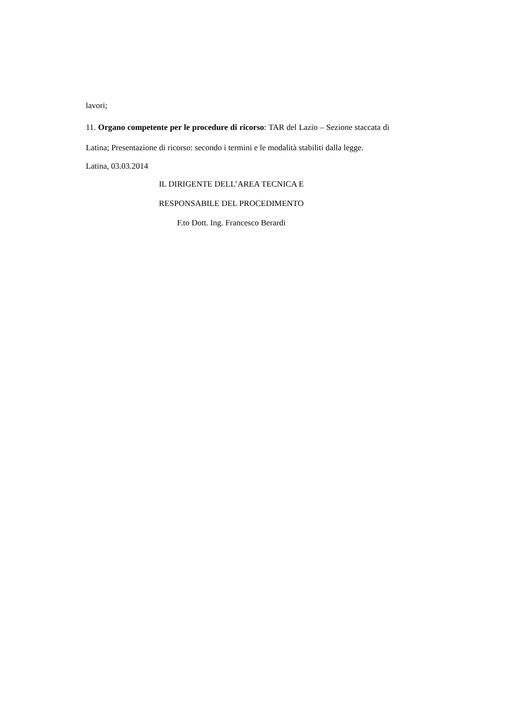lavori;
11. Organo competente per le procedure di ricorso: TAR del Lazio – Sezione staccata di Latina; Presentazione di ricorso: secondo i termini e le modalità stabiliti dalla legge.
Latina, 03.03.2014
IL DIRIGENTE DELL’AREA TECNICA E
RESPONSABILE DEL PROCEDIMENTO
F.to Dott. Ing. Francesco Berardi